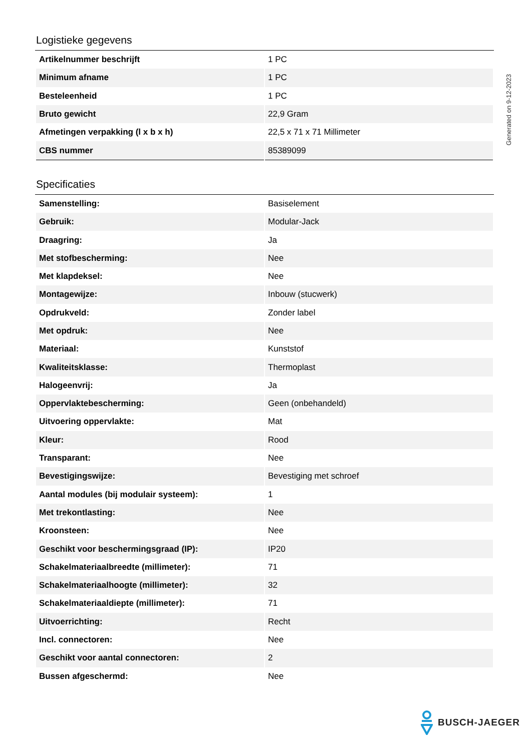Logistieke gegevens
| Artikelnummer beschrijft | 1 PC |
| Minimum afname | 1 PC |
| Besteleenheid | 1 PC |
| Bruto gewicht | 22,9 Gram |
| Afmetingen verpakking (l x b x h) | 22,5 x 71 x 71 Millimeter |
| CBS nummer | 85389099 |
Specificaties
| Samenstelling: | Basiselement |
| Gebruik: | Modular-Jack |
| Draagring: | Ja |
| Met stofbescherming: | Nee |
| Met klapdeksel: | Nee |
| Montagewijze: | Inbouw (stucwerk) |
| Opdrukveld: | Zonder label |
| Met opdruk: | Nee |
| Materiaal: | Kunststof |
| Kwaliteitsklasse: | Thermoplast |
| Halogeenvrij: | Ja |
| Oppervlaktebescherming: | Geen (onbehandeld) |
| Uitvoering oppervlakte: | Mat |
| Kleur: | Rood |
| Transparant: | Nee |
| Bevestigingswijze: | Bevestiging met schroef |
| Aantal modules (bij modulair systeem): | 1 |
| Met trekontlasting: | Nee |
| Kroonsteen: | Nee |
| Geschikt voor beschermingsgraad (IP): | IP20 |
| Schakelmateriaalbreedte (millimeter): | 71 |
| Schakelmateriaalhoogte (millimeter): | 32 |
| Schakelmateriaaldiepte (millimeter): | 71 |
| Uitvoerrichting: | Recht |
| Incl. connectoren: | Nee |
| Geschikt voor aantal connectoren: | 2 |
| Bussen afgeschermd: | Nee |
Generated on 9-12-2023
BUSCH-JAEGER